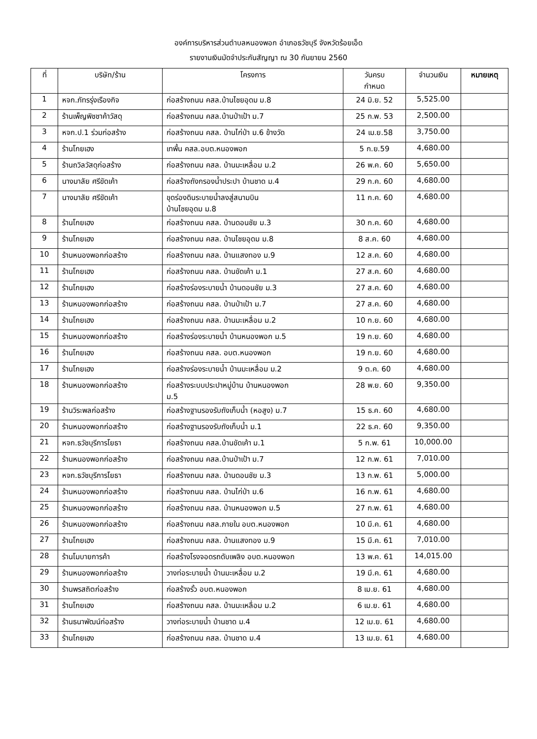องค์การบริหารส่วนตำบลหนองพอก อำเภอธวัชบุรี จังหวัดร้อยเอ็ด
รายงานเงินมัดจำประกันสัญญา ณ 30 กันยายน 2560
| ที่ | บริษัท/ร้าน | โครงการ | วันครบ กำหนด | จำนวนเงิน | หมายเหตุ |
| --- | --- | --- | --- | --- | --- |
| 1 | หจก.ภัทรรุ่งเรืองกิจ | ก่อสร้างถนน คสล.บ้านไชยอุดม ม.8 | 24 มิ.ย. 52 | 5,525.00 | |
| 2 | ร้านเพ็ญพิชชาค้าวัสดุ | ก่อสร้างถนน คสล.บ้านป่าเป้า ม.7 | 25 ก.พ. 53 | 2,500.00 | |
| 3 | หจก.ป.1 ร่วมก่อสร้าง | ก่อสร้างถนน คสล. บ้านไก่ป่า ม.6 ข้างวัด | 24 เม.ย.58 | 3,750.00 | |
| 4 | ร้านโกยเฮง | เทพื้น คสล.อบต.หนองพอก | 5 ก.ย.59 | 4,680.00 | |
| 5 | ร้านถวิลวัสดุก่อสร้าง | ก่อสร้างถนน คสล. บ้านมะเหลื่อม ม.2 | 26 พ.ค. 60 | 5,650.00 | |
| 6 | นางมาลัย ศรีขัดเค้า | ก่อสร้างถังกรองน้ำประปา บ้านชาด ม.4 | 29 ก.ค. 60 | 4,680.00 | |
| 7 | นางมาลัย ศรีขัดเค้า | ขุดร่องดินระบายน้ำลงสู่สนามบิน บ้านไชยอุดม ม.8 | 11 ก.ค. 60 | 4,680.00 | |
| 8 | ร้านโกยเฮง | ก่อสร้างถนน คสล. บ้านดอนชัย ม.3 | 30 ก.ค. 60 | 4,680.00 | |
| 9 | ร้านโกยเฮง | ก่อสร้างถนน คสล. บ้านไชยอุดม ม.8 | 8 ส.ค. 60 | 4,680.00 | |
| 10 | ร้านหนองพอกก่อสร้าง | ก่อสร้างถนน คสล. บ้านแสงทอง ม.9 | 12 ส.ค. 60 | 4,680.00 | |
| 11 | ร้านโกยเฮง | ก่อสร้างถนน คสล. บ้านขัดเค้า ม.1 | 27 ส.ค. 60 | 4,680.00 | |
| 12 | ร้านโกยเฮง | ก่อสร้างร่องระบายน้ำ บ้านดอนชัย ม.3 | 27 ส.ค. 60 | 4,680.00 | |
| 13 | ร้านหนองพอกก่อสร้าง | ก่อสร้างถนน คสล. บ้านป่าเป้า ม.7 | 27 ส.ค. 60 | 4,680.00 | |
| 14 | ร้านโกยเฮง | ก่อสร้างถนน คสล. บ้านมะเหลื่อม ม.2 | 10 ก.ย. 60 | 4,680.00 | |
| 15 | ร้านหนองพอกก่อสร้าง | ก่อสร้างร่องระบายน้ำ บ้านหนองพอก ม.5 | 19 ก.ย. 60 | 4,680.00 | |
| 16 | ร้านโกยเฮง | ก่อสร้างถนน คสล. อบต.หนองพอก | 19 ก.ย. 60 | 4,680.00 | |
| 17 | ร้านโกยเฮง | ก่อสร้างร่องระบายน้ำ บ้านมะเหลื่อม ม.2 | 9 ต.ค. 60 | 4,680.00 | |
| 18 | ร้านหนองพอกก่อสร้าง | ก่อสร้างระบบประปาหมู่บ้าน บ้านหนองพอก ม.5 | 28 พ.ย. 60 | 9,350.00 | |
| 19 | ร้านวิระพลก่อสร้าง | ก่อสร้างฐานรองรับถังเก็บน้ำ (หอสูง) ม.7 | 15 ธ.ค. 60 | 4,680.00 | |
| 20 | ร้านหนองพอกก่อสร้าง | ก่อสร้างฐานรองรับถังเก็บน้ำ ม.1 | 22 ธ.ค. 60 | 9,350.00 | |
| 21 | หจก.ธวัชบุรีการโยธา | ก่อสร้างถนน คสล.บ้านขัดเค้า ม.1 | 5 ก.พ. 61 | 10,000.00 | |
| 22 | ร้านหนองพอกก่อสร้าง | ก่อสร้างถนน คสล.บ้านป่าเป้า ม.7 | 12 ก.พ. 61 | 7,010.00 | |
| 23 | หจก.ธวัชบุรีการโยธา | ก่อสร้างถนน คสล. บ้านดอนชัย ม.3 | 13 ก.พ. 61 | 5,000.00 | |
| 24 | ร้านหนองพอกก่อสร้าง | ก่อสร้างถนน คสล. บ้านไก่ป่า ม.6 | 16 ก.พ. 61 | 4,680.00 | |
| 25 | ร้านหนองพอกก่อสร้าง | ก่อสร้างถนน คสล. บ้านหนองพอก ม.5 | 27 ก.พ. 61 | 4,680.00 | |
| 26 | ร้านหนองพอกก่อสร้าง | ก่อสร้างถนน คสล.ภายใน อบต.หนองพอก | 10 มี.ค. 61 | 4,680.00 | |
| 27 | ร้านโกยเฮง | ก่อสร้างถนน คสล. บ้านแสงทอง ม.9 | 15 มี.ค. 61 | 7,010.00 | |
| 28 | ร้านโมบายการค้า | ก่อสร้างโรงจอดรถดับเพลิง อบต.หนองพอก | 13 พ.ค. 61 | 14,015.00 | |
| 29 | ร้านหนองพอกก่อสร้าง | วางท่อระบายน้ำ บ้านมะเหลื่อม ม.2 | 19 มี.ค. 61 | 4,680.00 | |
| 30 | ร้านพรสถิตก่อสร้าง | ก่อสร้างรั้ว อบต.หนองพอก | 8 เม.ย. 61 | 4,680.00 | |
| 31 | ร้านโกยเฮง | ก่อสร้างถนน คสล. บ้านมะเหลื่อม ม.2 | 6 เม.ย. 61 | 4,680.00 | |
| 32 | ร้านธนาพัฒน์ก่อสร้าง | วางท่อระบายน้ำ บ้านชาด ม.4 | 12 เม.ย. 61 | 4,680.00 | |
| 33 | ร้านโกยเฮง | ก่อสร้างถนน คสล. บ้านชาด ม.4 | 13 เม.ย. 61 | 4,680.00 | |